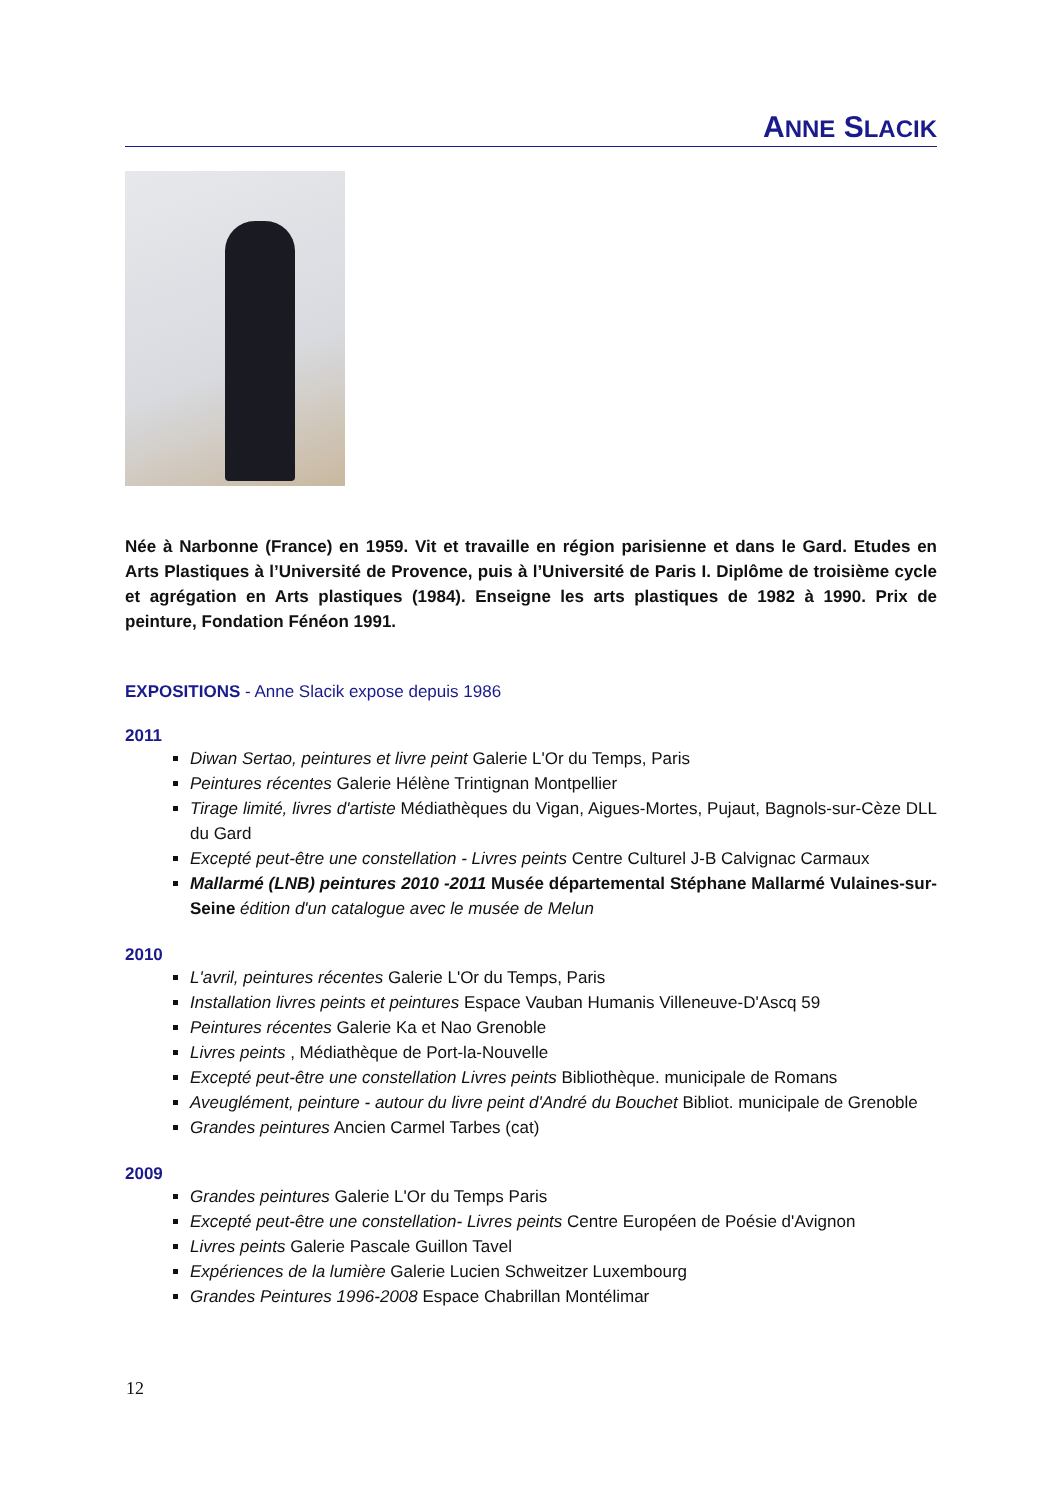ANNE SLACIK
Née à Narbonne (France) en 1959. Vit et travaille en région parisienne et dans le Gard. Etudes en Arts Plastiques à l’Université de Provence, puis à l’Université de Paris I. Diplôme de troisième cycle et agrégation en Arts plastiques (1984). Enseigne les arts plastiques de 1982 à 1990. Prix de peinture, Fondation Fénéon 1991.
EXPOSITIONS - Anne Slacik expose depuis 1986
2011
Diwan Sertao, peintures et livre peint Galerie L'Or du Temps, Paris
Peintures récentes Galerie Hélène Trintignan Montpellier
Tirage limité, livres d'artiste Médiathèques du Vigan, Aigues-Mortes, Pujaut, Bagnols-sur-Cèze DLL du Gard
Excepté peut-être une constellation - Livres peints Centre Culturel J-B Calvignac Carmaux
Mallarmé (LNB) peintures 2010 -2011 Musée départemental Stéphane Mallarmé Vulaines-sur-Seine édition d'un catalogue avec le musée de Melun
2010
L'avril, peintures récentes Galerie L'Or du Temps, Paris
Installation livres peints et peintures Espace Vauban Humanis Villeneuve-D'Ascq 59
Peintures récentes Galerie Ka et Nao Grenoble
Livres peints , Médiathèque de Port-la-Nouvelle
Excepté peut-être une constellation Livres peints Bibliothèque. municipale de Romans
Aveuglément, peinture - autour du livre peint d'André du Bouchet Bibliot. municipale de Grenoble
Grandes peintures Ancien Carmel Tarbes (cat)
2009
Grandes peintures Galerie L'Or du Temps Paris
Excepté peut-être une constellation- Livres peints Centre Européen de Poésie d'Avignon
Livres peints Galerie Pascale Guillon Tavel
Expériences de la lumière Galerie Lucien Schweitzer Luxembourg
Grandes Peintures 1996-2008 Espace Chabrillan Montélimar
12